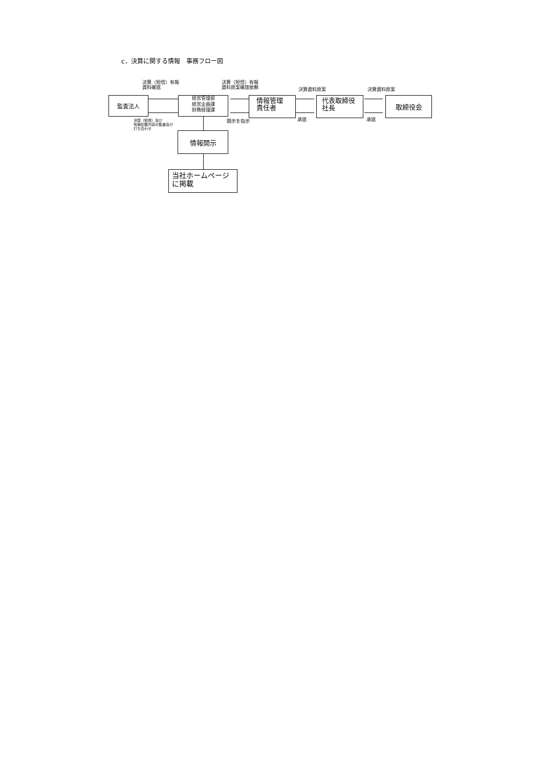c．決算に関する情報　事務フロー図
決算（短信）有報
資料確認
決算（短信）有報
資料原案確認依頼
決算資料原案 決算資料原案
監査法人
経営管理部
経営企画課
財務経理課
情報管理
責任者
代表取締役
社長
取締役会
決算（短信）及び
有報記載内容の監査及び
打ち合わせ
開示を指示 承認 承認
情報開示
当社ホームページ
に掲載